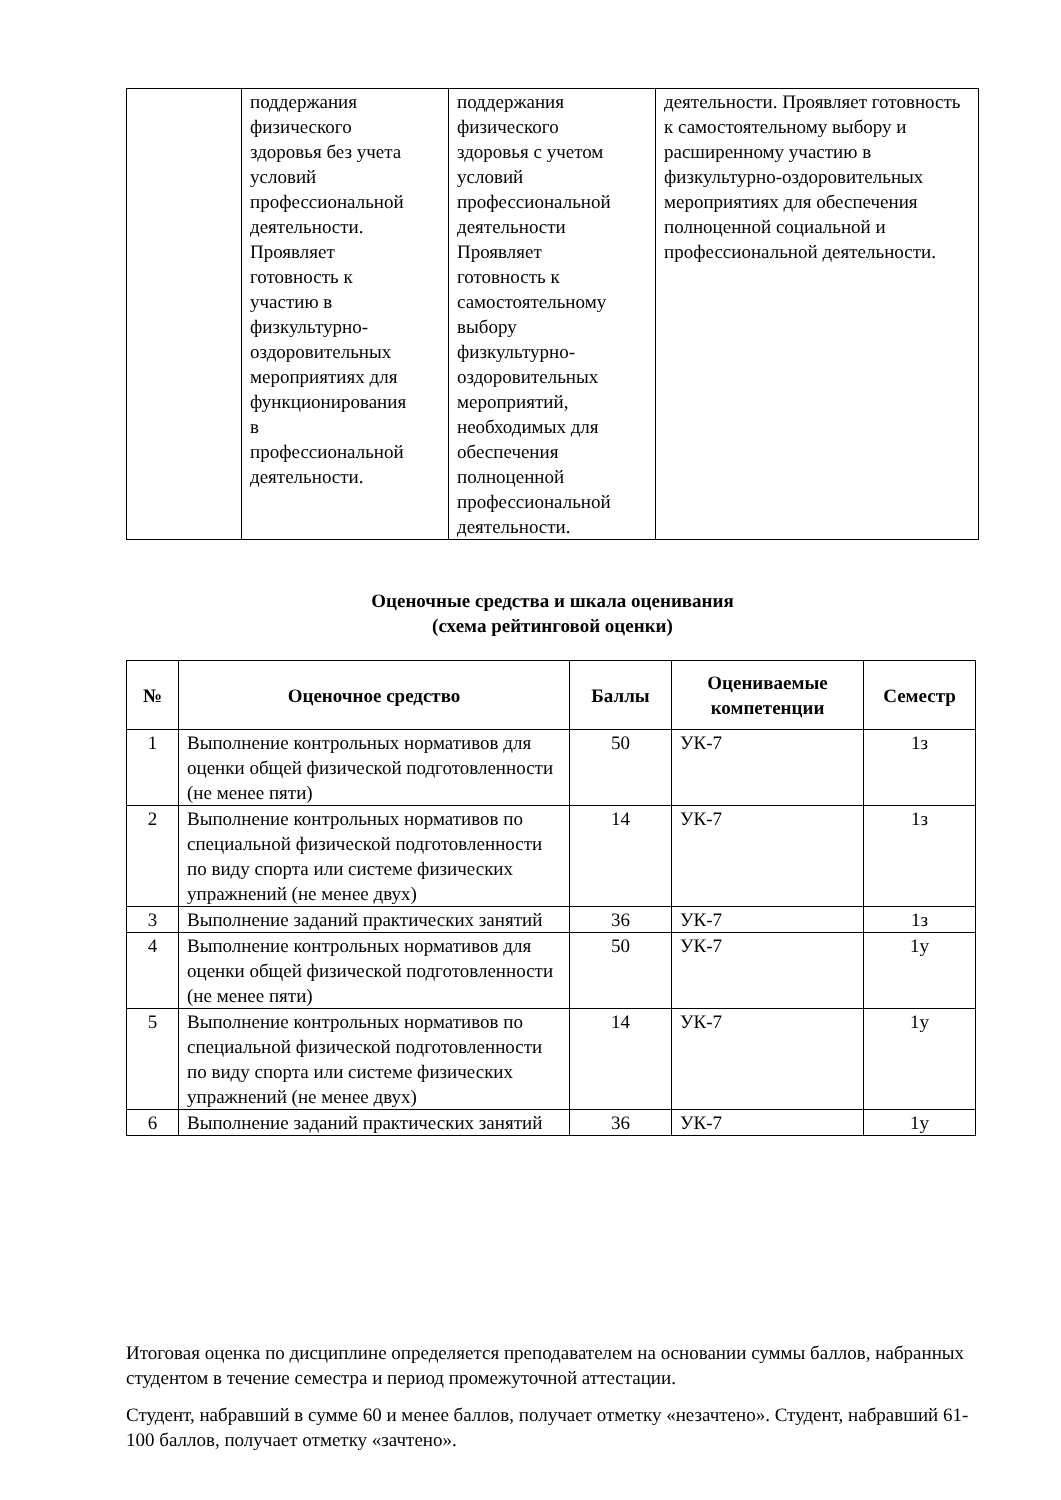| | поддержания физического здоровья без учета условий профессиональной деятельности. Проявляет готовность к участию в физкультурно- оздоровительных мероприятиях для функционирования в профессиональной деятельности. | поддержания физического здоровья с учетом условий профессиональной деятельности Проявляет готовность к самостоятельному выбору физкультурно- оздоровительных мероприятий, необходимых для обеспечения полноценной профессиональной деятельности. | деятельности. Проявляет готовность к самостоятельному выбору и расширенному участию в физкультурно-оздоровительных мероприятиях для обеспечения полноценной социальной и профессиональной деятельности. |
Оценочные средства и шкала оценивания
(схема рейтинговой оценки)
| № | Оценочное средство | Баллы | Оцениваемые компетенции | Семестр |
| --- | --- | --- | --- | --- |
| 1 | Выполнение контрольных нормативов для оценки общей физической подготовленности (не менее пяти) | 50 | УК-7 | 1з |
| 2 | Выполнение контрольных нормативов по специальной физической подготовленности по виду спорта или системе физических упражнений (не менее двух) | 14 | УК-7 | 1з |
| 3 | Выполнение заданий практических занятий | 36 | УК-7 | 1з |
| 4 | Выполнение контрольных нормативов для оценки общей физической подготовленности (не менее пяти) | 50 | УК-7 | 1у |
| 5 | Выполнение контрольных нормативов по специальной физической подготовленности по виду спорта или системе физических упражнений (не менее двух) | 14 | УК-7 | 1у |
| 6 | Выполнение заданий практических занятий | 36 | УК-7 | 1у |
Итоговая оценка по дисциплине определяется преподавателем на основании суммы баллов, набранных студентом в течение семестра и период промежуточной аттестации.
Студент, набравший в сумме 60 и менее баллов, получает отметку «незачтено». Студент, набравший 61-100 баллов, получает отметку «зачтено».